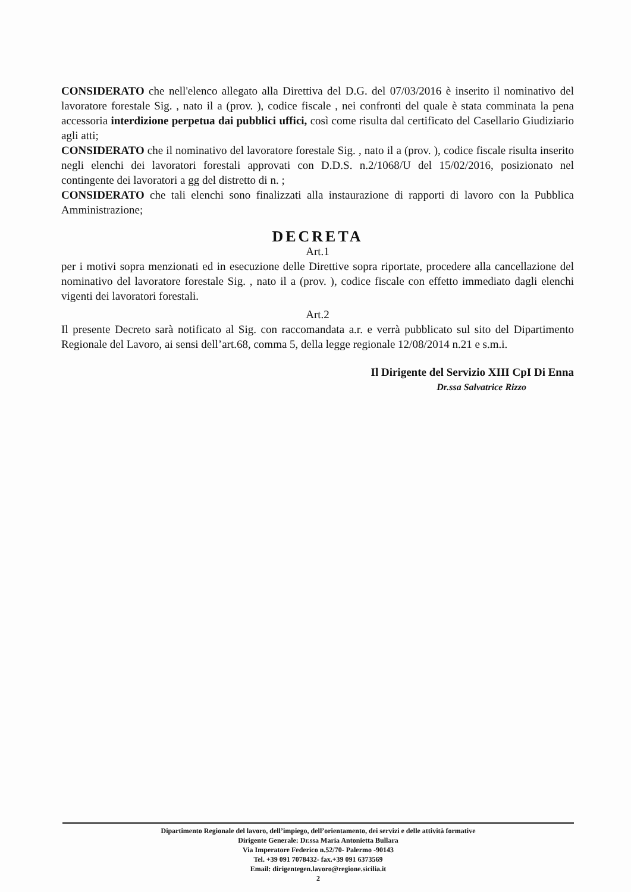CONSIDERATO che nell'elenco allegato alla Direttiva del D.G. del 07/03/2016 è inserito il nominativo del lavoratore forestale Sig. , nato il a (prov. ), codice fiscale , nei confronti del quale è stata comminata la pena accessoria interdizione perpetua dai pubblici uffici, così come risulta dal certificato del Casellario Giudiziario agli atti;
CONSIDERATO che il nominativo del lavoratore forestale Sig. , nato il a (prov. ), codice fiscale risulta inserito negli elenchi dei lavoratori forestali approvati con D.D.S. n.2/1068/U del 15/02/2016, posizionato nel contingente dei lavoratori a gg del distretto di n. ;
CONSIDERATO che tali elenchi sono finalizzati alla instaurazione di rapporti di lavoro con la Pubblica Amministrazione;
DECRETA
Art.1
per i motivi sopra menzionati ed in esecuzione delle Direttive sopra riportate, procedere alla cancellazione del nominativo del lavoratore forestale Sig. , nato il a (prov. ), codice fiscale con effetto immediato dagli elenchi vigenti dei lavoratori forestali.
Art.2
Il presente Decreto sarà notificato al Sig. con raccomandata a.r. e verrà pubblicato sul sito del Dipartimento Regionale del Lavoro, ai sensi dell’art.68, comma 5, della legge regionale 12/08/2014 n.21 e s.m.i.
Il Dirigente del Servizio XIII CpI Di Enna
Dr.ssa Salvatrice Rizzo
Dipartimento Regionale del lavoro, dell’impiego, dell’orientamento, dei servizi e delle attività formative
Dirigente Generale: Dr.ssa Maria Antonietta Bullara
Via Imperatore Federico n.52/70- Palermo -90143
Tel. +39 091 7078432- fax.+39 091 6373569
Email: dirigentegen.lavoro@regione.sicilia.it
2